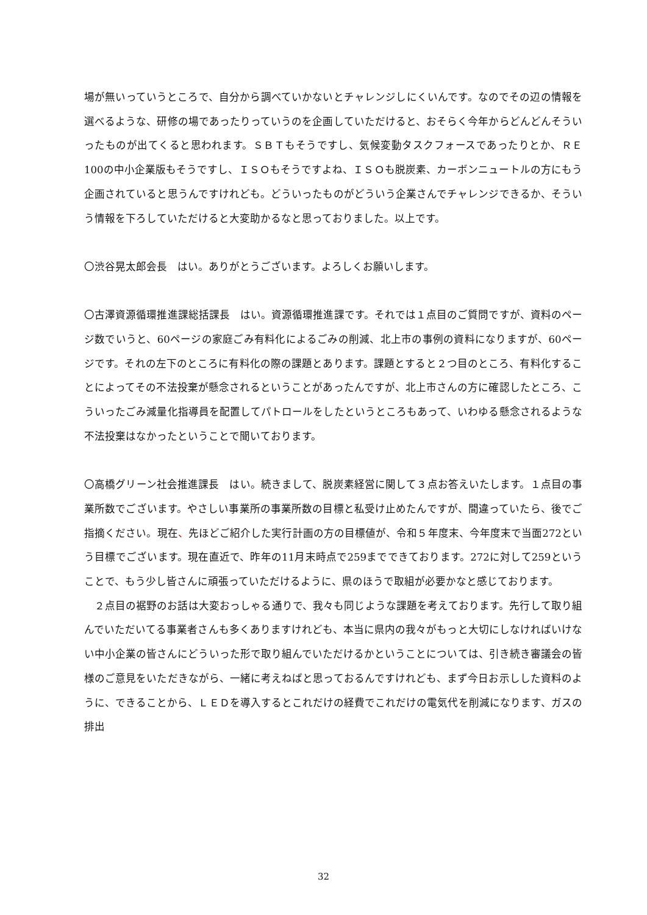場が無いっていうところで、自分から調べていかないとチャレンジしにくいんです。なのでその辺の情報を選べるような、研修の場であったりっていうのを企画していただけると、おそらく今年からどんどんそういったものが出てくると思われます。ＳＢＴもそうですし、気候変動タスクフォースであったりとか、ＲＥ100の中小企業版もそうですし、ＩＳＯもそうですよね、ＩＳＯも脱炭素、カーボンニュートルの方にもう企画されていると思うんですけれども。どういったものがどういう企業さんでチャレンジできるか、そういう情報を下ろしていただけると大変助かるなと思っておりました。以上です。
〇渋谷晃太郎会長　はい。ありがとうございます。よろしくお願いします。
〇古澤資源循環推進課総括課長　はい。資源循環推進課です。それでは１点目のご質問ですが、資料のページ数でいうと、60ページの家庭ごみ有料化によるごみの削減、北上市の事例の資料になりますが、60ページです。それの左下のところに有料化の際の課題とあります。課題とすると２つ目のところ、有料化することによってその不法投棄が懸念されるということがあったんですが、北上市さんの方に確認したところ、こういったごみ減量化指導員を配置してパトロールをしたというところもあって、いわゆる懸念されるような不法投棄はなかったということで聞いております。
〇高橋グリーン社会推進課長　はい。続きまして、脱炭素経営に関して３点お答えいたします。１点目の事業所数でございます。やさしい事業所の事業所数の目標と私受け止めたんですが、間違っていたら、後でご指摘ください。現在、先ほどご紹介した実行計画の方の目標値が、令和５年度末、今年度末で当面272という目標でございます。現在直近で、昨年の11月末時点で259までできております。272に対して259ということで、もう少し皆さんに頑張っていただけるように、県のほうで取組が必要かなと感じております。
２点目の裾野のお話は大変おっしゃる通りで、我々も同じような課題を考えております。先行して取り組んでいただいてる事業者さんも多くありますけれども、本当に県内の我々がもっと大切にしなければいけない中小企業の皆さんにどういった形で取り組んでいただけるかということについては、引き続き審議会の皆様のご意見をいただきながら、一緒に考えねばと思っておるんですけれども、まず今日お示しした資料のように、できることから、ＬＥＤを導入するとこれだけの経費でこれだけの電気代を削減になります、ガスの排出
32